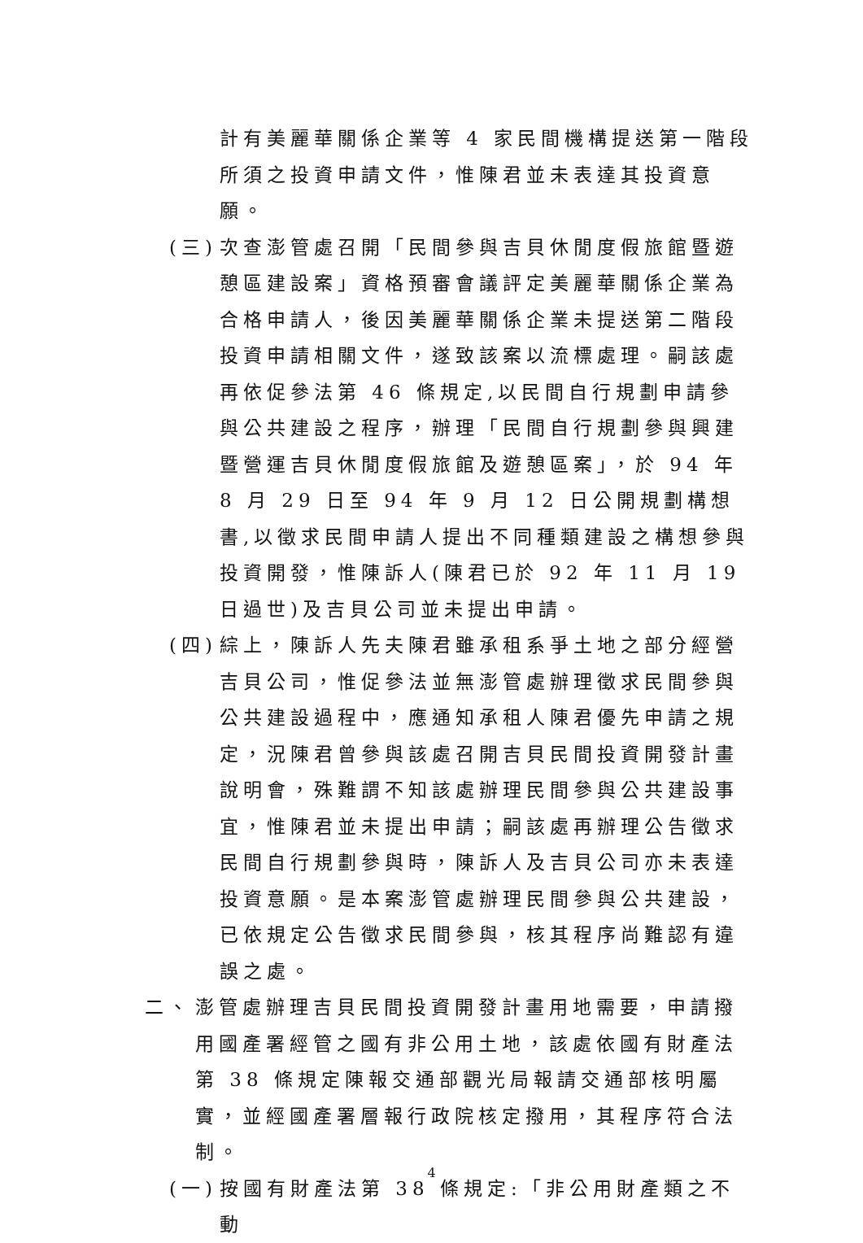計有美麗華關係企業等 4 家民間機構提送第一階段所須之投資申請文件，惟陳君並未表達其投資意願。
(三)
次查澎管處召開「民間參與吉貝休閒度假旅館暨遊憩區建設案」資格預審會議評定美麗華關係企業為合格申請人，後因美麗華關係企業未提送第二階段投資申請相關文件，遂致該案以流標處理。嗣該處再依促參法第 46 條規定,以民間自行規劃申請參與公共建設之程序，辦理「民間自行規劃參與興建暨營運吉貝休閒度假旅館及遊憩區案」，於 94 年 8 月 29 日至 94 年 9 月 12 日公開規劃構想書,以徵求民間申請人提出不同種類建設之構想參與投資開發，惟陳訴人(陳君已於 92 年 11 月 19 日過世)及吉貝公司並未提出申請。
(四)
綜上，陳訴人先夫陳君雖承租系爭土地之部分經營吉貝公司，惟促參法並無澎管處辦理徵求民間參與公共建設過程中，應通知承租人陳君優先申請之規定，況陳君曾參與該處召開吉貝民間投資開發計畫說明會，殊難謂不知該處辦理民間參與公共建設事宜，惟陳君並未提出申請；嗣該處再辦理公告徵求民間自行規劃參與時，陳訴人及吉貝公司亦未表達投資意願。是本案澎管處辦理民間參與公共建設，已依規定公告徵求民間參與，核其程序尚難認有違誤之處。
二、 澎管處辦理吉貝民間投資開發計畫用地需要，申請撥用國產署經管之國有非公用土地，該處依國有財產法第 38 條規定陳報交通部觀光局報請交通部核明屬實，並經國產署層報行政院核定撥用，其程序符合法制。
(一)
按國有財產法第 38 條規定:「非公用財產類之不動
4